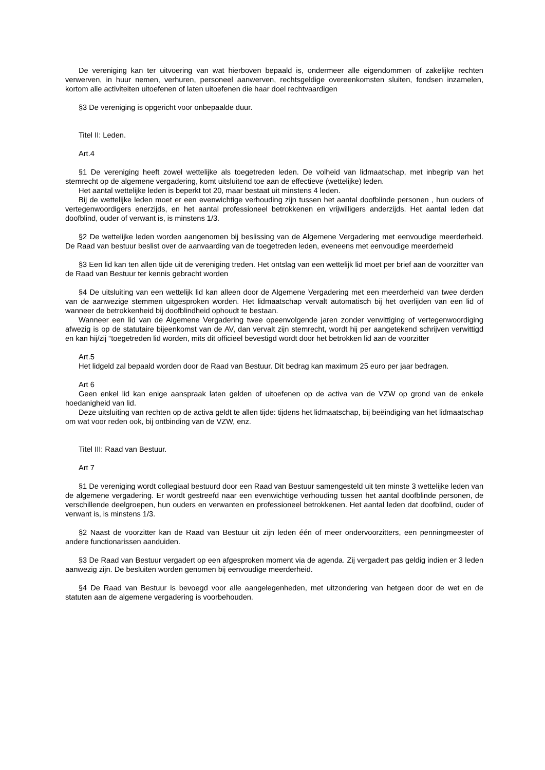De vereniging kan ter uitvoering van wat hierboven bepaald is, ondermeer alle eigendommen of zakelijke rechten verwerven, in huur nemen, verhuren, personeel aanwerven, rechtsgeldige overeenkomsten sluiten, fondsen inzamelen, kortom alle activiteiten uitoefenen of laten uitoefenen die haar doel rechtvaardigen
§3 De vereniging is opgericht voor onbepaalde duur.
Titel II: Leden.
Art.4
§1 De vereniging heeft zowel wettelijke als toegetreden leden. De volheid van lidmaatschap, met inbegrip van het stemrecht op de algemene vergadering, komt uitsluitend toe aan de effectieve (wettelijke) leden.
Het aantal wettelijke leden is beperkt tot 20, maar bestaat uit minstens 4 leden.
Bij de wettelijke leden moet er een evenwichtige verhouding zijn tussen het aantal doofblinde personen , hun ouders of vertegenwoordigers enerzijds, en het aantal professioneel betrokkenen en vrijwilligers anderzijds. Het aantal leden dat doofblind, ouder of verwant is, is minstens 1/3.
§2 De wettelijke leden worden aangenomen bij beslissing van de Algemene Vergadering met eenvoudige meerderheid. De Raad van bestuur beslist over de aanvaarding van de toegetreden leden, eveneens met eenvoudige meerderheid
§3 Een lid kan ten allen tijde uit de vereniging treden. Het ontslag van een wettelijk lid moet per brief aan de voorzitter van de Raad van Bestuur ter kennis gebracht worden
§4 De uitsluiting van een wettelijk lid kan alleen door de Algemene Vergadering met een meerderheid van twee derden van de aanwezige stemmen uitgesproken worden. Het lidmaatschap vervalt automatisch bij het overlijden van een lid of wanneer de betrokkenheid bij doofblindheid ophoudt te bestaan.
Wanneer een lid van de Algemene Vergadering twee opeenvolgende jaren zonder verwittiging of vertegenwoordiging afwezig is op de statutaire bijeenkomst van de AV, dan vervalt zijn stemrecht, wordt hij per aangetekend schrijven verwittigd en kan hij/zij “toegetreden lid worden, mits dit officieel bevestigd wordt door het betrokken lid aan de voorzitter
Art.5
Het lidgeld zal bepaald worden door de Raad van Bestuur. Dit bedrag kan maximum 25 euro per jaar bedragen.
Art 6
Geen enkel lid kan enige aanspraak laten gelden of uitoefenen op de activa van de VZW op grond van de enkele hoedanigheid van lid.
Deze uitsluiting van rechten op de activa geldt te allen tijde: tijdens het lidmaatschap, bij beëindiging van het lidmaatschap om wat voor reden ook, bij ontbinding van de VZW, enz.
Titel III: Raad van Bestuur.
Art 7
§1 De vereniging wordt collegiaal bestuurd door een Raad van Bestuur samengesteld uit ten minste 3 wettelijke leden van de algemene vergadering. Er wordt gestreefd naar een evenwichtige verhouding tussen het aantal doofblinde personen, de verschillende deelgroepen, hun ouders en verwanten en professioneel betrokkenen. Het aantal leden dat doofblind, ouder of verwant is, is minstens 1/3.
§2 Naast de voorzitter kan de Raad van Bestuur uit zijn leden één of meer ondervoorzitters, een penningmeester of andere functionarissen aanduiden.
§3 De Raad van Bestuur vergadert op een afgesproken moment via de agenda. Zij vergadert pas geldig indien er 3 leden aanwezig zijn. De besluiten worden genomen bij eenvoudige meerderheid.
§4 De Raad van Bestuur is bevoegd voor alle aangelegenheden, met uitzondering van hetgeen door de wet en de statuten aan de algemene vergadering is voorbehouden.